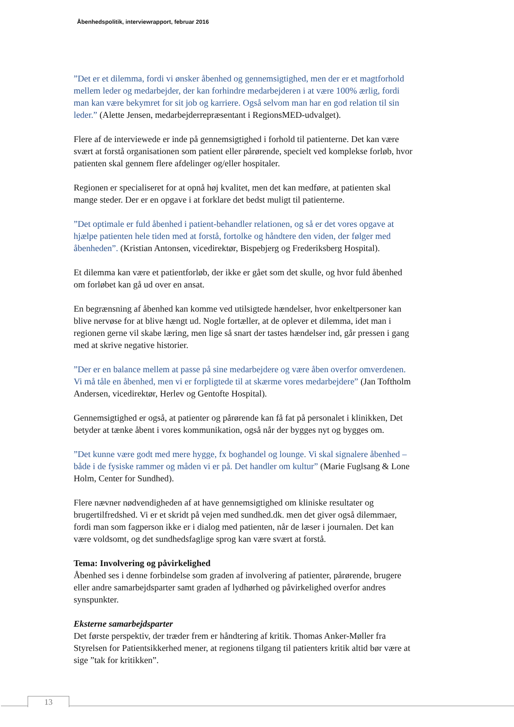Åbenhedspolitik, interviewrapport, februar 2016
”Det er et dilemma, fordi vi ønsker åbenhed og gennemsigtighed, men der er et magtforhold mellem leder og medarbejder, der kan forhindre medarbejderen i at være 100% ærlig, fordi man kan være bekymret for sit job og karriere. Også selvom man har en god relation til sin leder.” (Alette Jensen, medarbejderrepræsentant i RegionsMED-udvalget).
Flere af de interviewede er inde på gennemsigtighed i forhold til patienterne. Det kan være svært at forstå organisationen som patient eller pårørende, specielt ved komplekse forløb, hvor patienten skal gennem flere afdelinger og/eller hospitaler.
Regionen er specialiseret for at opnå høj kvalitet, men det kan medføre, at patienten skal mange steder. Der er en opgave i at forklare det bedst muligt til patienterne.
”Det optimale er fuld åbenhed i patient-behandler relationen, og så er det vores opgave at hjælpe patienten hele tiden med at forstå, fortolke og håndtere den viden, der følger med åbenheden”. (Kristian Antonsen, vicedirektør, Bispebjerg og Frederiksberg Hospital).
Et dilemma kan være et patientforløb, der ikke er gået som det skulle, og hvor fuld åbenhed om forløbet kan gå ud over en ansat.
En begrænsning af åbenhed kan komme ved utilsigtede hændelser, hvor enkeltpersoner kan blive nervøse for at blive hængt ud. Nogle fortæller, at de oplever et dilemma, idet man i regionen gerne vil skabe læring, men lige så snart der tastes hændelser ind, går pressen i gang med at skrive negative historier.
”Der er en balance mellem at passe på sine medarbejdere og være åben overfor omverdenen. Vi må tåle en åbenhed, men vi er forpligtede til at skærme vores medarbejdere” (Jan Toftholm Andersen, vicedirektør, Herlev og Gentofte Hospital).
Gennemsigtighed er også, at patienter og pårørende kan få fat på personalet i klinikken, Det betyder at tænke åbent i vores kommunikation, også når der bygges nyt og bygges om.
”Det kunne være godt med mere hygge, fx boghandel og lounge. Vi skal signalere åbenhed – både i de fysiske rammer og måden vi er på. Det handler om kultur” (Marie Fuglsang & Lone Holm, Center for Sundhed).
Flere nævner nødvendigheden af at have gennemsigtighed om kliniske resultater og brugertilfredshed. Vi er et skridt på vejen med sundhed.dk. men det giver også dilemmaer, fordi man som fagperson ikke er i dialog med patienten, når de læser i journalen. Det kan være voldsomt, og det sundhedsfaglige sprog kan være svært at forstå.
Tema: Involvering og påvirkelighed
Åbenhed ses i denne forbindelse som graden af involvering af patienter, pårørende, brugere eller andre samarbejdsparter samt graden af lydhørhed og påvirkelighed overfor andres synspunkter.
Eksterne samarbejdsparter
Det første perspektiv, der træder frem er håndtering af kritik. Thomas Anker-Møller fra Styrelsen for Patientsikkerhed mener, at regionens tilgang til patienters kritik altid bør være at sige ”tak for kritikken”.
13